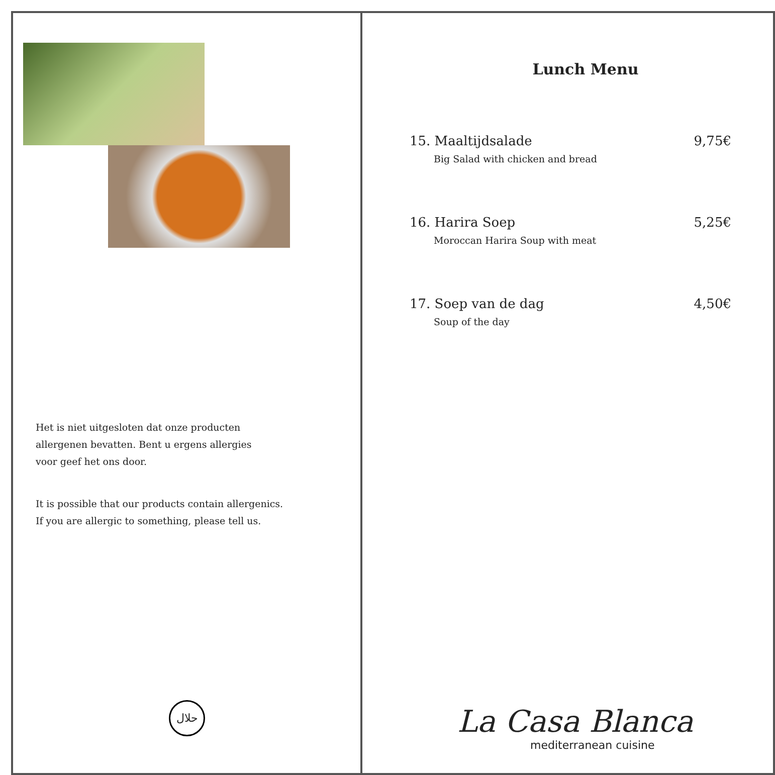Het is niet uitgesloten dat onze producten
allergenen bevatten. Bent u ergens allergies
voor geef het ons door.
It is possible that our products contain allergenics.
If you are allergic to something, please tell us.
حلال
Lunch Menu
15. Maaltijdsalade
Big Salad with chicken and bread
9,75€
16. Harira Soep
Moroccan Harira Soup with meat
5,25€
17. Soep van de dag
Soup of the day
4,50€
La Casa Blanca
mediterranean cuisine